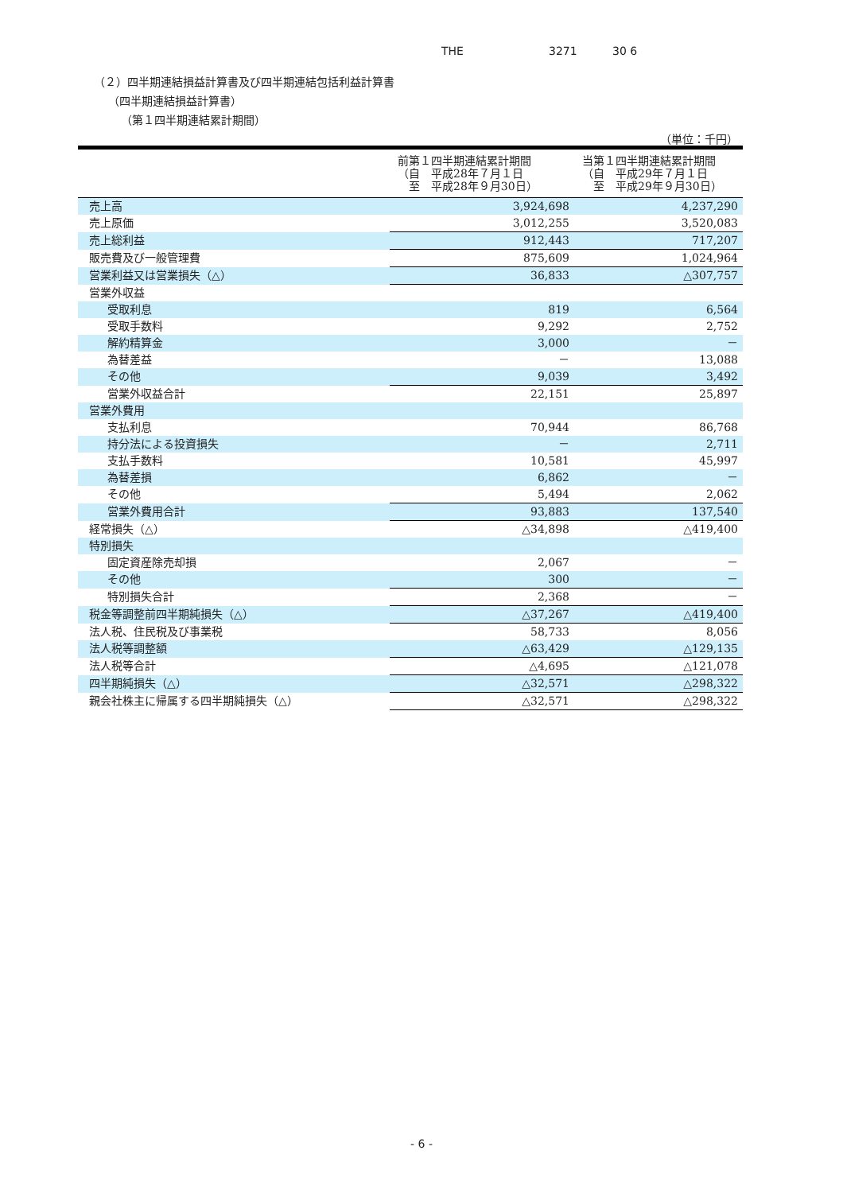THE 3271 30 6
（２）四半期連結損益計算書及び四半期連結包括利益計算書
（四半期連結損益計算書）
（第１四半期連結累計期間）
（単位：千円）
| | 前第１四半期連結累計期間 （自 平成28年７月１日 至 平成28年９月30日） | 当第１四半期連結累計期間 （自 平成29年７月１日 至 平成29年９月30日） |
| --- | --- | --- |
| 売上高 | 3,924,698 | 4,237,290 |
| 売上原価 | 3,012,255 | 3,520,083 |
| 売上総利益 | 912,443 | 717,207 |
| 販売費及び一般管理費 | 875,609 | 1,024,964 |
| 営業利益又は営業損失（△） | 36,833 | △307,757 |
| 営業外収益 | | |
| 受取利息 | 819 | 6,564 |
| 受取手数料 | 9,292 | 2,752 |
| 解約精算金 | 3,000 | － |
| 為替差益 | － | 13,088 |
| その他 | 9,039 | 3,492 |
| 営業外収益合計 | 22,151 | 25,897 |
| 営業外費用 | | |
| 支払利息 | 70,944 | 86,768 |
| 持分法による投資損失 | － | 2,711 |
| 支払手数料 | 10,581 | 45,997 |
| 為替差損 | 6,862 | － |
| その他 | 5,494 | 2,062 |
| 営業外費用合計 | 93,883 | 137,540 |
| 経常損失（△） | △34,898 | △419,400 |
| 特別損失 | | |
| 固定資産除売却損 | 2,067 | － |
| その他 | 300 | － |
| 特別損失合計 | 2,368 | － |
| 税金等調整前四半期純損失（△） | △37,267 | △419,400 |
| 法人税、住民税及び事業税 | 58,733 | 8,056 |
| 法人税等調整額 | △63,429 | △129,135 |
| 法人税等合計 | △4,695 | △121,078 |
| 四半期純損失（△） | △32,571 | △298,322 |
| 親会社株主に帰属する四半期純損失（△） | △32,571 | △298,322 |
- 6 -